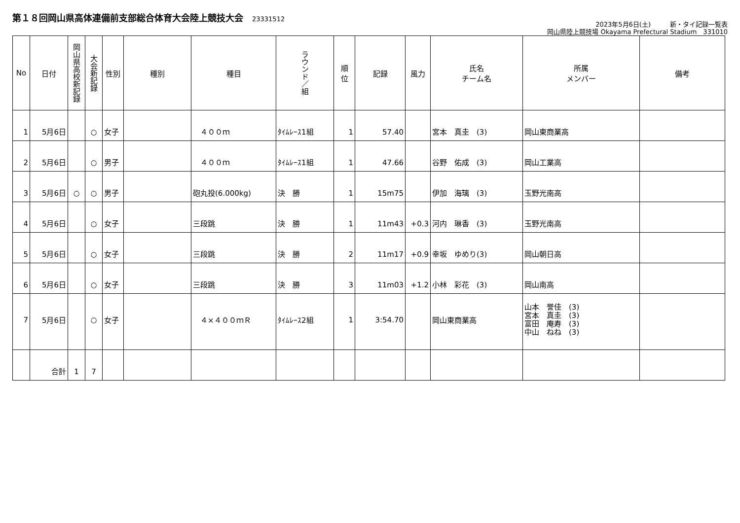第１８回岡山県高体連備前支部総合体育大会陸上競技大会 23331512
2023年5月6日(土)　　　新・タイ記録一覧表
岡山県陸上競技場 Okayama Prefectural Stadium　331010
| No | 日付 | 岡山県高校新記録 | 大会新記録 | 性別 | 種別 | 種目 | ラウンド／組 | 順 位 | 記録 | 風力 | 氏名 チーム名 | 所属 メンバー | 備考 |
| --- | --- | --- | --- | --- | --- | --- | --- | --- | --- | --- | --- | --- | --- |
| 1 | 5月6日 | | ○ | 女子 | | ４００ｍ | ﾀｲﾑﾚｰｽ1組 | 1 | 57.40 | | 宮本 真圭 (3) | 岡山東商業高 | |
| 2 | 5月6日 | | ○ | 男子 | | ４００ｍ | ﾀｲﾑﾚｰｽ1組 | 1 | 47.66 | | 谷野 佑成 (3) | 岡山工業高 | |
| 3 | 5月6日 | ○ | ○ | 男子 | | 砲丸投(6.000kg) | 決 勝 | 1 | 15m75 | | 伊加 海璃 (3) | 玉野光南高 | |
| 4 | 5月6日 | | ○ | 女子 | | 三段跳 | 決 勝 | 1 | 11m43 | +0.3 | 河内 琳香 (3) | 玉野光南高 | |
| 5 | 5月6日 | | ○ | 女子 | | 三段跳 | 決 勝 | 2 | 11m17 | +0.9 | 幸坂 ゆめり(3) | 岡山朝日高 | |
| 6 | 5月6日 | | ○ | 女子 | | 三段跳 | 決 勝 | 3 | 11m03 | +1.2 | 小林 彩花 (3) | 岡山南高 | |
| 7 | 5月6日 | | ○ | 女子 | | ４×４００ｍＲ | ﾀｲﾑﾚｰｽ2組 | 1 | 3:54.70 | | 岡山東商業高 | 山本 誉佳 (3) 宮本 真圭 (3) 富田 庵寿 (3) 中山 ねね (3) | |
| | 合計 | 1 | 7 | | | | | | | | | | |